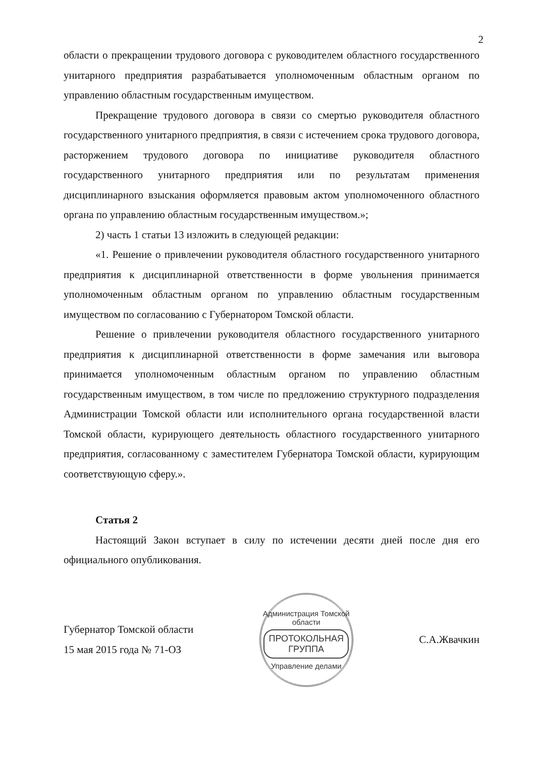2
области о прекращении трудового договора с руководителем областного государственного унитарного предприятия разрабатывается уполномоченным областным органом по управлению областным государственным имуществом.
Прекращение трудового договора в связи со смертью руководителя областного государственного унитарного предприятия, в связи с истечением срока трудового договора, расторжением трудового договора по инициативе руководителя областного государственного унитарного предприятия или по результатам применения дисциплинарного взыскания оформляется правовым актом уполномоченного областного органа по управлению областным государственным имуществом.»;
2) часть 1 статьи 13 изложить в следующей редакции:
«1. Решение о привлечении руководителя областного государственного унитарного предприятия к дисциплинарной ответственности в форме увольнения принимается уполномоченным областным органом по управлению областным государственным имуществом по согласованию с Губернатором Томской области.
Решение о привлечении руководителя областного государственного унитарного предприятия к дисциплинарной ответственности в форме замечания или выговора принимается уполномоченным областным органом по управлению областным государственным имуществом, в том числе по предложению структурного подразделения Администрации Томской области или исполнительного органа государственной власти Томской области, курирующего деятельность областного государственного унитарного предприятия, согласованному с заместителем Губернатора Томской области, курирующим соответствующую сферу.».
Статья 2
Настоящий Закон вступает в силу по истечении десяти дней после дня его официального опубликования.
Губернатор Томской области
15 мая 2015 года № 71-ОЗ
Администрация Томской области
ПРОТОКОЛЬНАЯ
ГРУППА
Управление делами
С.А.Жвачкин